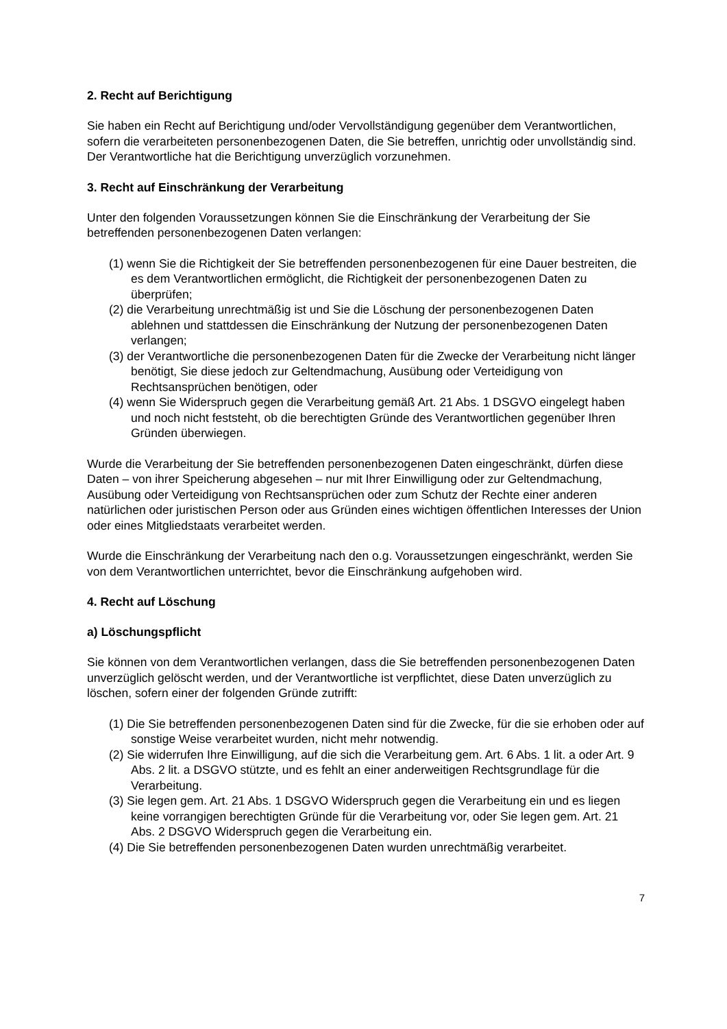2. Recht auf Berichtigung
Sie haben ein Recht auf Berichtigung und/oder Vervollständigung gegenüber dem Verantwortlichen, sofern die verarbeiteten personenbezogenen Daten, die Sie betreffen, unrichtig oder unvollständig sind. Der Verantwortliche hat die Berichtigung unverzüglich vorzunehmen.
3. Recht auf Einschränkung der Verarbeitung
Unter den folgenden Voraussetzungen können Sie die Einschränkung der Verarbeitung der Sie betreffenden personenbezogenen Daten verlangen:
(1) wenn Sie die Richtigkeit der Sie betreffenden personenbezogenen für eine Dauer bestreiten, die es dem Verantwortlichen ermöglicht, die Richtigkeit der personenbezogenen Daten zu überprüfen;
(2) die Verarbeitung unrechtmäßig ist und Sie die Löschung der personenbezogenen Daten ablehnen und stattdessen die Einschränkung der Nutzung der personenbezogenen Daten verlangen;
(3) der Verantwortliche die personenbezogenen Daten für die Zwecke der Verarbeitung nicht länger benötigt, Sie diese jedoch zur Geltendmachung, Ausübung oder Verteidigung von Rechtsansprüchen benötigen, oder
(4) wenn Sie Widerspruch gegen die Verarbeitung gemäß Art. 21 Abs. 1 DSGVO eingelegt haben und noch nicht feststeht, ob die berechtigten Gründe des Verantwortlichen gegenüber Ihren Gründen überwiegen.
Wurde die Verarbeitung der Sie betreffenden personenbezogenen Daten eingeschränkt, dürfen diese Daten – von ihrer Speicherung abgesehen – nur mit Ihrer Einwilligung oder zur Geltendmachung, Ausübung oder Verteidigung von Rechtsansprüchen oder zum Schutz der Rechte einer anderen natürlichen oder juristischen Person oder aus Gründen eines wichtigen öffentlichen Interesses der Union oder eines Mitgliedstaats verarbeitet werden.
Wurde die Einschränkung der Verarbeitung nach den o.g. Voraussetzungen eingeschränkt, werden Sie von dem Verantwortlichen unterrichtet, bevor die Einschränkung aufgehoben wird.
4. Recht auf Löschung
a) Löschungspflicht
Sie können von dem Verantwortlichen verlangen, dass die Sie betreffenden personenbezogenen Daten unverzüglich gelöscht werden, und der Verantwortliche ist verpflichtet, diese Daten unverzüglich zu löschen, sofern einer der folgenden Gründe zutrifft:
(1) Die Sie betreffenden personenbezogenen Daten sind für die Zwecke, für die sie erhoben oder auf sonstige Weise verarbeitet wurden, nicht mehr notwendig.
(2) Sie widerrufen Ihre Einwilligung, auf die sich die Verarbeitung gem. Art. 6 Abs. 1 lit. a oder Art. 9 Abs. 2 lit. a DSGVO stützte, und es fehlt an einer anderweitigen Rechtsgrundlage für die Verarbeitung.
(3) Sie legen gem. Art. 21 Abs. 1 DSGVO Widerspruch gegen die Verarbeitung ein und es liegen keine vorrangigen berechtigten Gründe für die Verarbeitung vor, oder Sie legen gem. Art. 21 Abs. 2 DSGVO Widerspruch gegen die Verarbeitung ein.
(4) Die Sie betreffenden personenbezogenen Daten wurden unrechtmäßig verarbeitet.
7